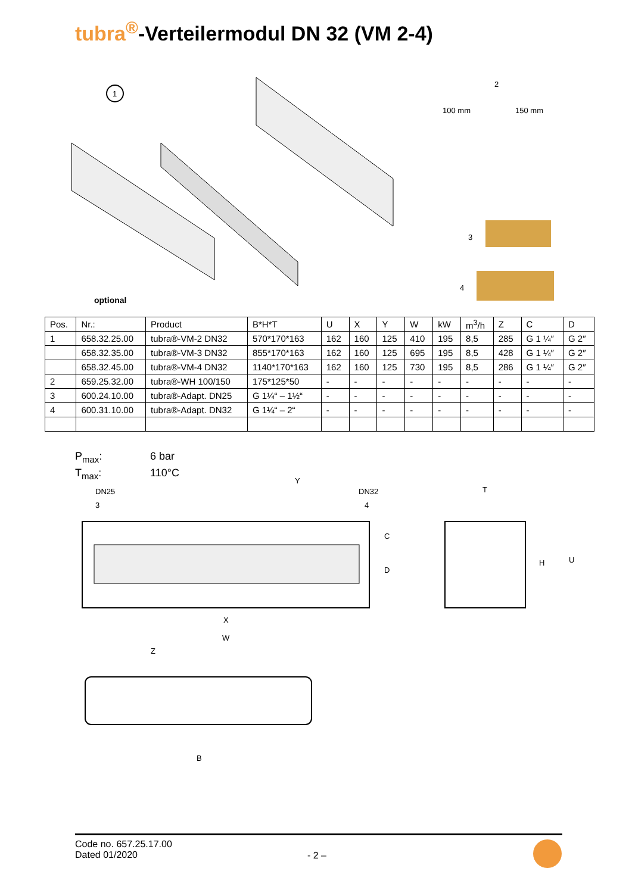tubra<sup>®</sup>-Verteilermodul DN 32 (VM 2-4)
1
100 mm
150 mm
2
3
4
optional
| Pos. | Nr.: | Product | B*H*T | U | X | Y | W | kW | m<sup>3</sup>/h | Z | C | D |
| --- | --- | --- | --- | --- | --- | --- | --- | --- | --- | --- | --- | --- |
| 1 | 658.32.25.00 | tubra®-VM-2 DN32 | 570*170*163 | 162 | 160 | 125 | 410 | 195 | 8,5 | 285 | G 1 ¼″ | G 2″ |
| | 658.32.35.00 | tubra®-VM-3 DN32 | 855*170*163 | 162 | 160 | 125 | 695 | 195 | 8,5 | 428 | G 1 ¼″ | G 2″ |
| | 658.32.45.00 | tubra®-VM-4 DN32 | 1140*170*163 | 162 | 160 | 125 | 730 | 195 | 8,5 | 286 | G 1 ¼″ | G 2″ |
| 2 | 659.25.32.00 | tubra®-WH 100/150 | 175*125*50 | - | - | - | - | - | - | - | - | - |
| 3 | 600.24.10.00 | tubra®-Adapt. DN25 | G 1¼“ – 1½“ | - | - | - | - | - | - | - | - | - |
| 4 | 600.31.10.00 | tubra®-Adapt. DN32 | G 1¼“ – 2“ | - | - | - | - | - | - | - | - | - |
P<sub>max</sub>: 6 bar
T<sub>max</sub>: 110°C
Y
DN25
DN32
3
4
C
D
X
W
Z
T
H
U
B
Code no. 657.25.17.00
Dated 01/2020
- 2 –